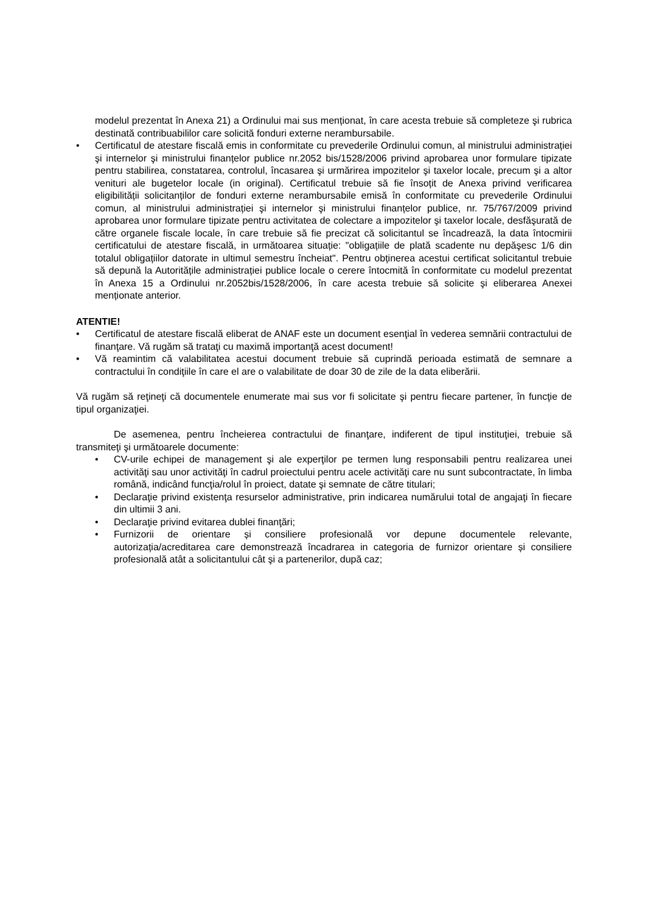modelul prezentat în Anexa 21) a Ordinului mai sus menționat, în care acesta trebuie să completeze şi rubrica destinată contribuabililor care solicită fonduri externe nerambursabile.
• Certificatul de atestare fiscală emis in conformitate cu prevederile Ordinului comun, al ministrului administrației şi internelor şi ministrului finanțelor publice nr.2052 bis/1528/2006 privind aprobarea unor formulare tipizate pentru stabilirea, constatarea, controlul, încasarea şi urmărirea impozitelor şi taxelor locale, precum şi a altor venituri ale bugetelor locale (in original). Certificatul trebuie să fie însoțit de Anexa privind verificarea eligibilității solicitanților de fonduri externe nerambursabile emisă în conformitate cu prevederile Ordinului comun, al ministrului administrației şi internelor şi ministrului finanțelor publice, nr. 75/767/2009 privind aprobarea unor formulare tipizate pentru activitatea de colectare a impozitelor şi taxelor locale, desfăşurată de către organele fiscale locale, în care trebuie să fie precizat că solicitantul se încadrează, la data întocmirii certificatului de atestare fiscală, in următoarea situație: "obligațiile de plată scadente nu depăşesc 1/6 din totalul obligațiilor datorate in ultimul semestru încheiat". Pentru obținerea acestui certificat solicitantul trebuie să depună la Autoritățile administrației publice locale o cerere întocmită în conformitate cu modelul prezentat în Anexa 15 a Ordinului nr.2052bis/1528/2006, în care acesta trebuie să solicite şi eliberarea Anexei menționate anterior.
ATENTIE!
• Certificatul de atestare fiscală eliberat de ANAF este un document esenţial în vederea semnării contractului de finanţare. Vă rugăm să trataţi cu maximă importanţă acest document!
• Vă reamintim că valabilitatea acestui document trebuie să cuprindă perioada estimată de semnare a contractului în condiţiile în care el are o valabilitate de doar 30 de zile de la data eliberării.
Vă rugăm să reţineţi că documentele enumerate mai sus vor fi solicitate şi pentru fiecare partener, în funcţie de tipul organizaţiei.
De asemenea, pentru încheierea contractului de finanţare, indiferent de tipul instituţiei, trebuie să transmiteţi şi următoarele documente:
• CV-urile echipei de management şi ale experţilor pe termen lung responsabili pentru realizarea unei activităţi sau unor activităţi în cadrul proiectului pentru acele activităţi care nu sunt subcontractate, în limba română, indicând funcţia/rolul în proiect, datate şi semnate de către titulari;
• Declaraţie privind existenţa resurselor administrative, prin indicarea numărului total de angajaţi în fiecare din ultimii 3 ani.
• Declaraţie privind evitarea dublei finanţări;
• Furnizorii de orientare și consiliere profesională vor depune documentele relevante, autorizația/acreditarea care demonstrează încadrarea in categoria de furnizor orientare și consiliere profesională atât a solicitantului cât şi a partenerilor, după caz;